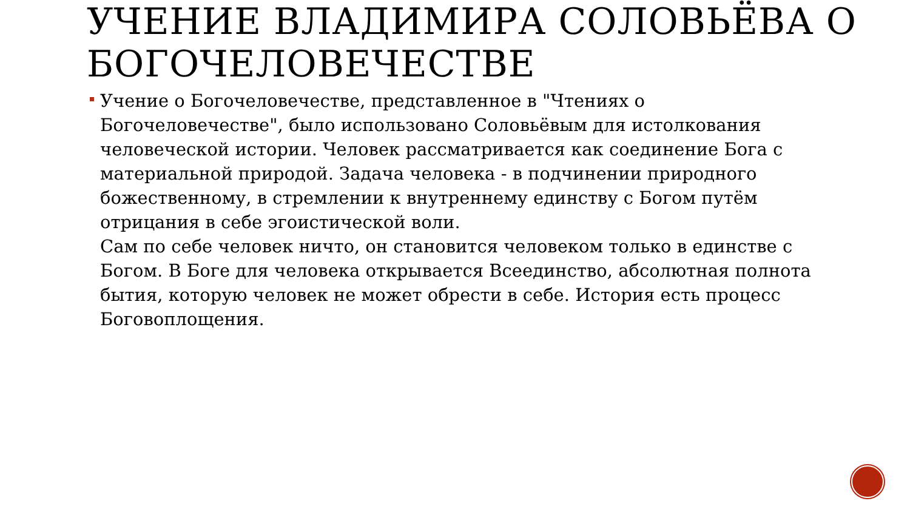УЧЕНИЕ ВЛАДИМИРА СОЛОВЬЁВА О БОГОЧЕЛОВЕЧЕСТВЕ
Учение о Богочеловечестве, представленное в "Чтениях о Богочеловечестве", было использовано Соловьёвым для истолкования человеческой истории. Человек рассматривается как соединение Бога с материальной природой. Задача человека - в подчинении природного божественному, в стремлении к внутреннему единству с Богом путём отрицания в себе эгоистической воли.
Сам по себе человек ничто, он становится человеком только в единстве с Богом. В Боге для человека открывается Всеединство, абсолютная полнота бытия, которую человек не может обрести в себе. История есть процесс Боговоплощения.